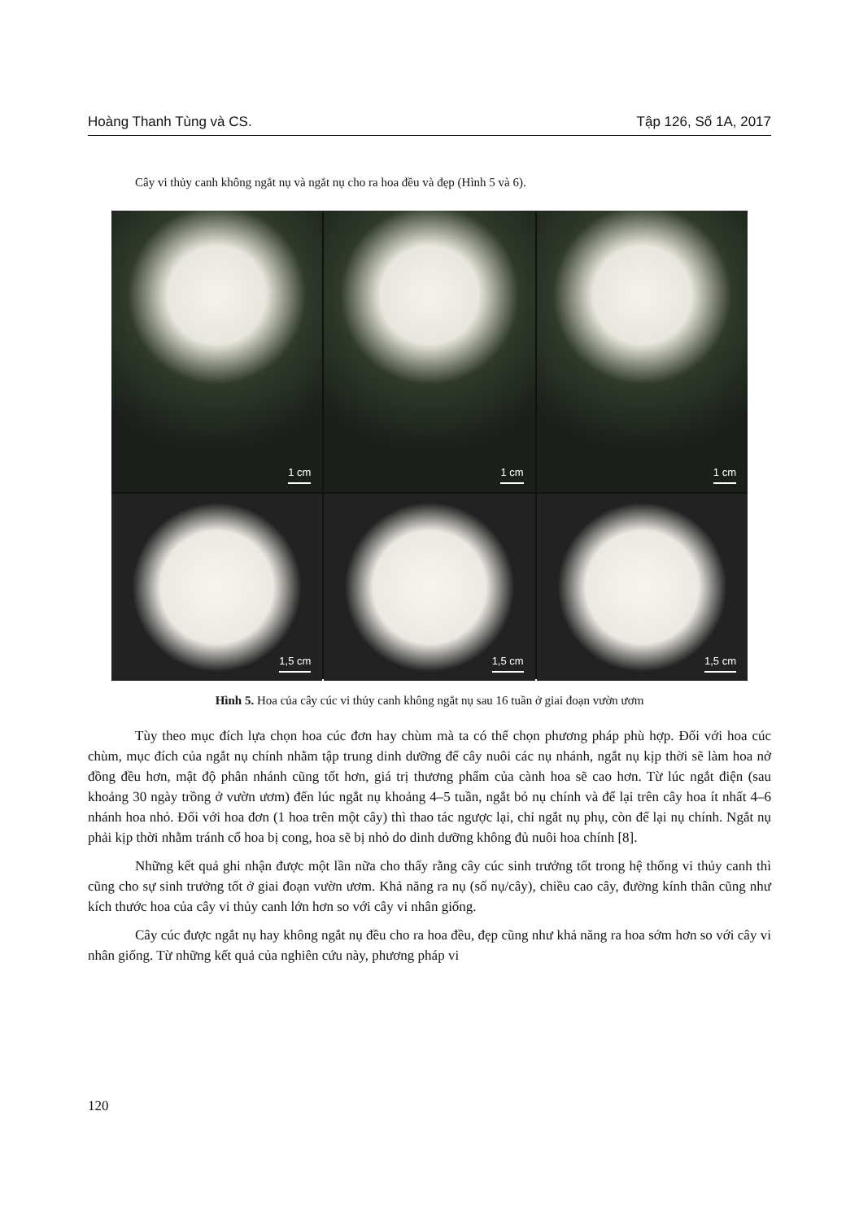Hoàng Thanh Tùng và CS. Tập 126, Số 1A, 2017
Cây vi thủy canh không ngắt nụ và ngắt nụ cho ra hoa đều và đẹp (Hình 5 và 6).
1 cm
1 cm
1 cm
1,5 cm
1,5 cm
1,5 cm
Hình 5. Hoa của cây cúc vi thủy canh không ngắt nụ sau 16 tuần ở giai đoạn vườn ươm
Tùy theo mục đích lựa chọn hoa cúc đơn hay chùm mà ta có thể chọn phương pháp phù hợp. Đối với hoa cúc chùm, mục đích của ngắt nụ chính nhằm tập trung dinh dưỡng để cây nuôi các nụ nhánh, ngắt nụ kịp thời sẽ làm hoa nở đồng đều hơn, mật độ phân nhánh cũng tốt hơn, giá trị thương phẩm của cành hoa sẽ cao hơn. Từ lúc ngắt điện (sau khoảng 30 ngày trồng ở vườn ươm) đến lúc ngắt nụ khoảng 4–5 tuần, ngắt bỏ nụ chính và để lại trên cây hoa ít nhất 4–6 nhánh hoa nhỏ. Đối với hoa đơn (1 hoa trên một cây) thì thao tác ngược lại, chỉ ngắt nụ phụ, còn để lại nụ chính. Ngắt nụ phải kịp thời nhằm tránh cổ hoa bị cong, hoa sẽ bị nhỏ do dinh dưỡng không đủ nuôi hoa chính [8].
Những kết quả ghi nhận được một lần nữa cho thấy rằng cây cúc sinh trưởng tốt trong hệ thống vi thủy canh thì cũng cho sự sinh trưởng tốt ở giai đoạn vườn ươm. Khả năng ra nụ (số nụ/cây), chiều cao cây, đường kính thân cũng như kích thước hoa của cây vi thủy canh lớn hơn so với cây vi nhân giống.
Cây cúc được ngắt nụ hay không ngắt nụ đều cho ra hoa đều, đẹp cũng như khả năng ra hoa sớm hơn so với cây vi nhân giống. Từ những kết quả của nghiên cứu này, phương pháp vi
120